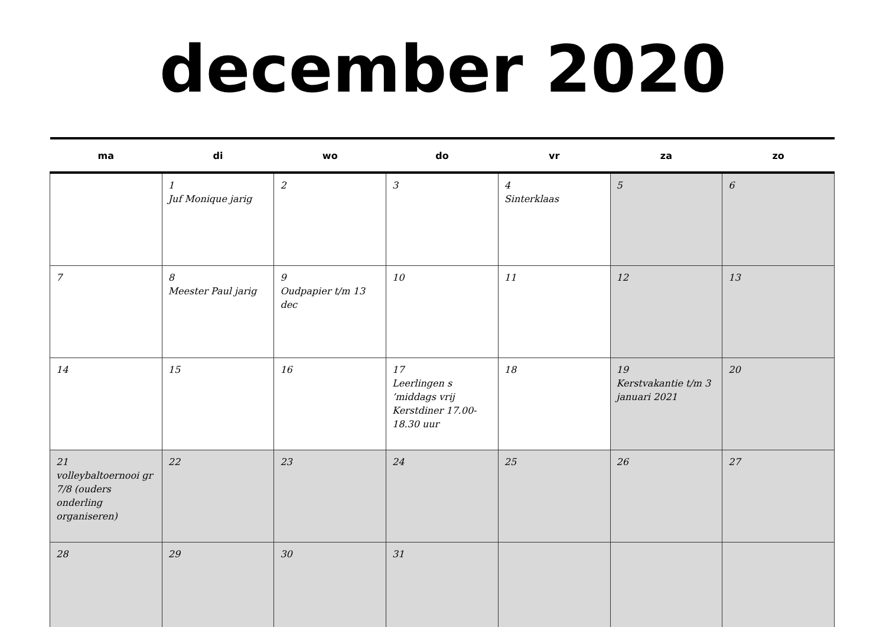december 2020
| ma | di | wo | do | vr | za | zo |
| --- | --- | --- | --- | --- | --- | --- |
| | 1 Juf Monique jarig | 2 | 3 | 4 Sinterklaas | 5 | 6 |
| 7 | 8 Meester Paul jarig | 9 Oudpapier t/m 13 dec | 10 | 11 | 12 | 13 |
| 14 | 15 | 16 | 17 Leerlingen s ’middags vrij Kerstdiner 17.00-18.30 uur | 18 | 19 Kerstvakantie t/m 3 januari 2021 | 20 |
| 21 volleybaltoernooi gr 7/8 (ouders onderling organiseren) | 22 | 23 | 24 | 25 | 26 | 27 |
| 28 | 29 | 30 | 31 | | | |